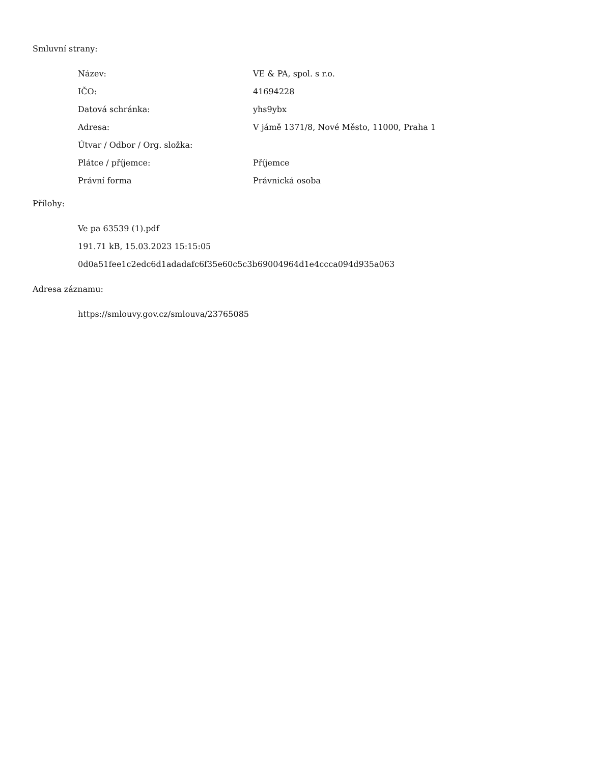Smluvní strany:
| Název: | VE & PA, spol. s r.o. |
| IČO: | 41694228 |
| Datová schránka: | yhs9ybx |
| Adresa: | V jámě 1371/8, Nové Město, 11000, Praha 1 |
| Útvar / Odbor / Org. složka: | |
| Plátce / příjemce: | Příjemce |
| Právní forma | Právnická osoba |
Přílohy:
Ve pa 63539 (1).pdf
191.71 kB, 15.03.2023 15:15:05
0d0a51fee1c2edc6d1adadafc6f35e60c5c3b69004964d1e4ccca094d935a063
Adresa záznamu:
https://smlouvy.gov.cz/smlouva/23765085